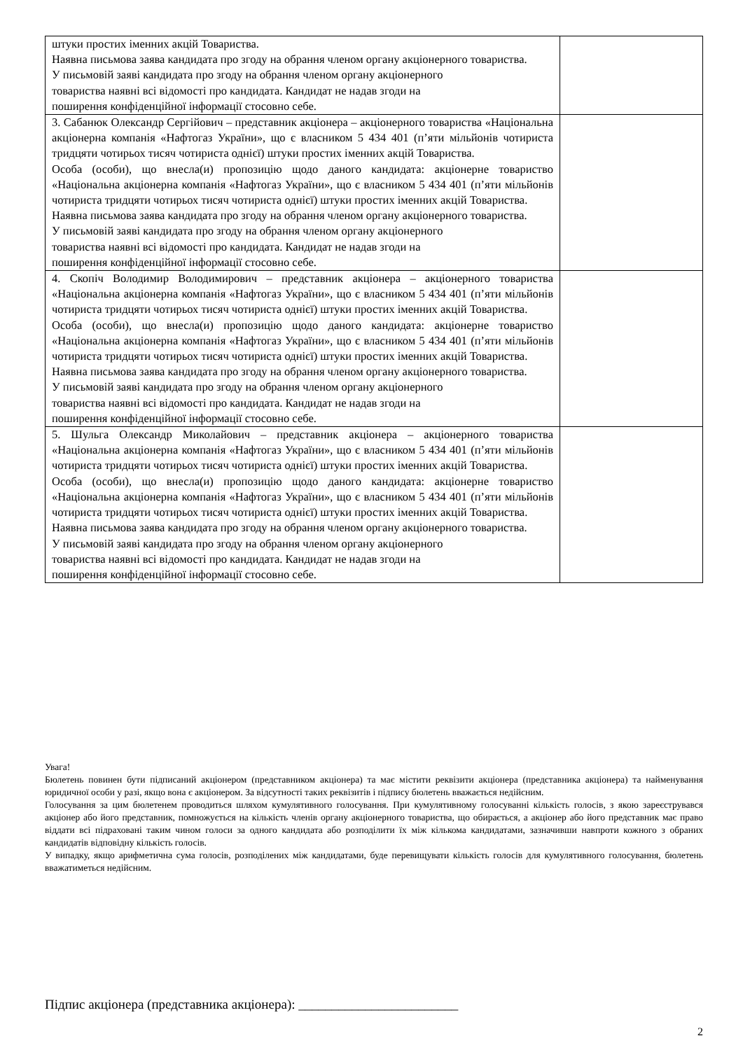| штуки простих іменних акцій Товариства. Наявна письмова заява кандидата про згоду на обрання членом органу акціонерного товариства. У письмовій заяві кандидата про згоду на обрання членом органу акціонерного товариства наявні всі відомості про кандидата. Кандидат не надав згоди на поширення конфіденційної інформації стосовно себе. | |
| 3. Сабанюк Олександр Сергійович – представник акціонера – акціонерного товариства «Національна акціонерна компанія «Нафтогаз України», що є власником 5 434 401 (п’яти мільйонів чотириста тридцяти чотирьох тисяч чотириста однієї) штуки простих іменних акцій Товариства. Особа (особи), що внесла(и) пропозицію щодо даного кандидата: акціонерне товариство «Національна акціонерна компанія «Нафтогаз України», що є власником 5 434 401 (п’яти мільйонів чотириста тридцяти чотирьох тисяч чотириста однієї) штуки простих іменних акцій Товариства. Наявна письмова заява кандидата про згоду на обрання членом органу акціонерного товариства. У письмовій заяві кандидата про згоду на обрання членом органу акціонерного товариства наявні всі відомості про кандидата. Кандидат не надав згоди на поширення конфіденційної інформації стосовно себе. | |
| 4. Скопіч Володимир Володимирович – представник акціонера – акціонерного товариства «Національна акціонерна компанія «Нафтогаз України», що є власником 5 434 401 (п’яти мільйонів чотириста тридцяти чотирьох тисяч чотириста однієї) штуки простих іменних акцій Товариства. Особа (особи), що внесла(и) пропозицію щодо даного кандидата: акціонерне товариство «Національна акціонерна компанія «Нафтогаз України», що є власником 5 434 401 (п’яти мільйонів чотириста тридцяти чотирьох тисяч чотириста однієї) штуки простих іменних акцій Товариства. Наявна письмова заява кандидата про згоду на обрання членом органу акціонерного товариства. У письмовій заяві кандидата про згоду на обрання членом органу акціонерного товариства наявні всі відомості про кандидата. Кандидат не надав згоди на поширення конфіденційної інформації стосовно себе. | |
| 5. Шульга Олександр Миколайович – представник акціонера – акціонерного товариства «Національна акціонерна компанія «Нафтогаз України», що є власником 5 434 401 (п’яти мільйонів чотириста тридцяти чотирьох тисяч чотириста однієї) штуки простих іменних акцій Товариства. Особа (особи), що внесла(и) пропозицію щодо даного кандидата: акціонерне товариство «Національна акціонерна компанія «Нафтогаз України», що є власником 5 434 401 (п’яти мільйонів чотириста тридцяти чотирьох тисяч чотириста однієї) штуки простих іменних акцій Товариства. Наявна письмова заява кандидата про згоду на обрання членом органу акціонерного товариства. У письмовій заяві кандидата про згоду на обрання членом органу акціонерного товариства наявні всі відомості про кандидата. Кандидат не надав згоди на поширення конфіденційної інформації стосовно себе. | |
Увага!
Бюлетень повинен бути підписаний акціонером (представником акціонера) та має містити реквізити акціонера (представника акціонера) та найменування юридичної особи у разі, якщо вона є акціонером. За відсутності таких реквізитів і підпису бюлетень вважається недійсним.
Голосування за цим бюлетенем проводиться шляхом кумулятивного голосування. При кумулятивному голосуванні кількість голосів, з якою зареєструвався акціонер або його представник, помножується на кількість членів органу акціонерного товариства, що обирається, а акціонер або його представник має право віддати всі підраховані таким чином голоси за одного кандидата або розподілити їх між кількома кандидатами, зазначивши навпроти кожного з обраних кандидатів відповідну кількість голосів.
У випадку, якщо арифметична сума голосів, розподілених між кандидатами, буде перевищувати кількість голосів для кумулятивного голосування, бюлетень вважатиметься недійсним.
Підпис акціонера (представника акціонера): ________________________
2